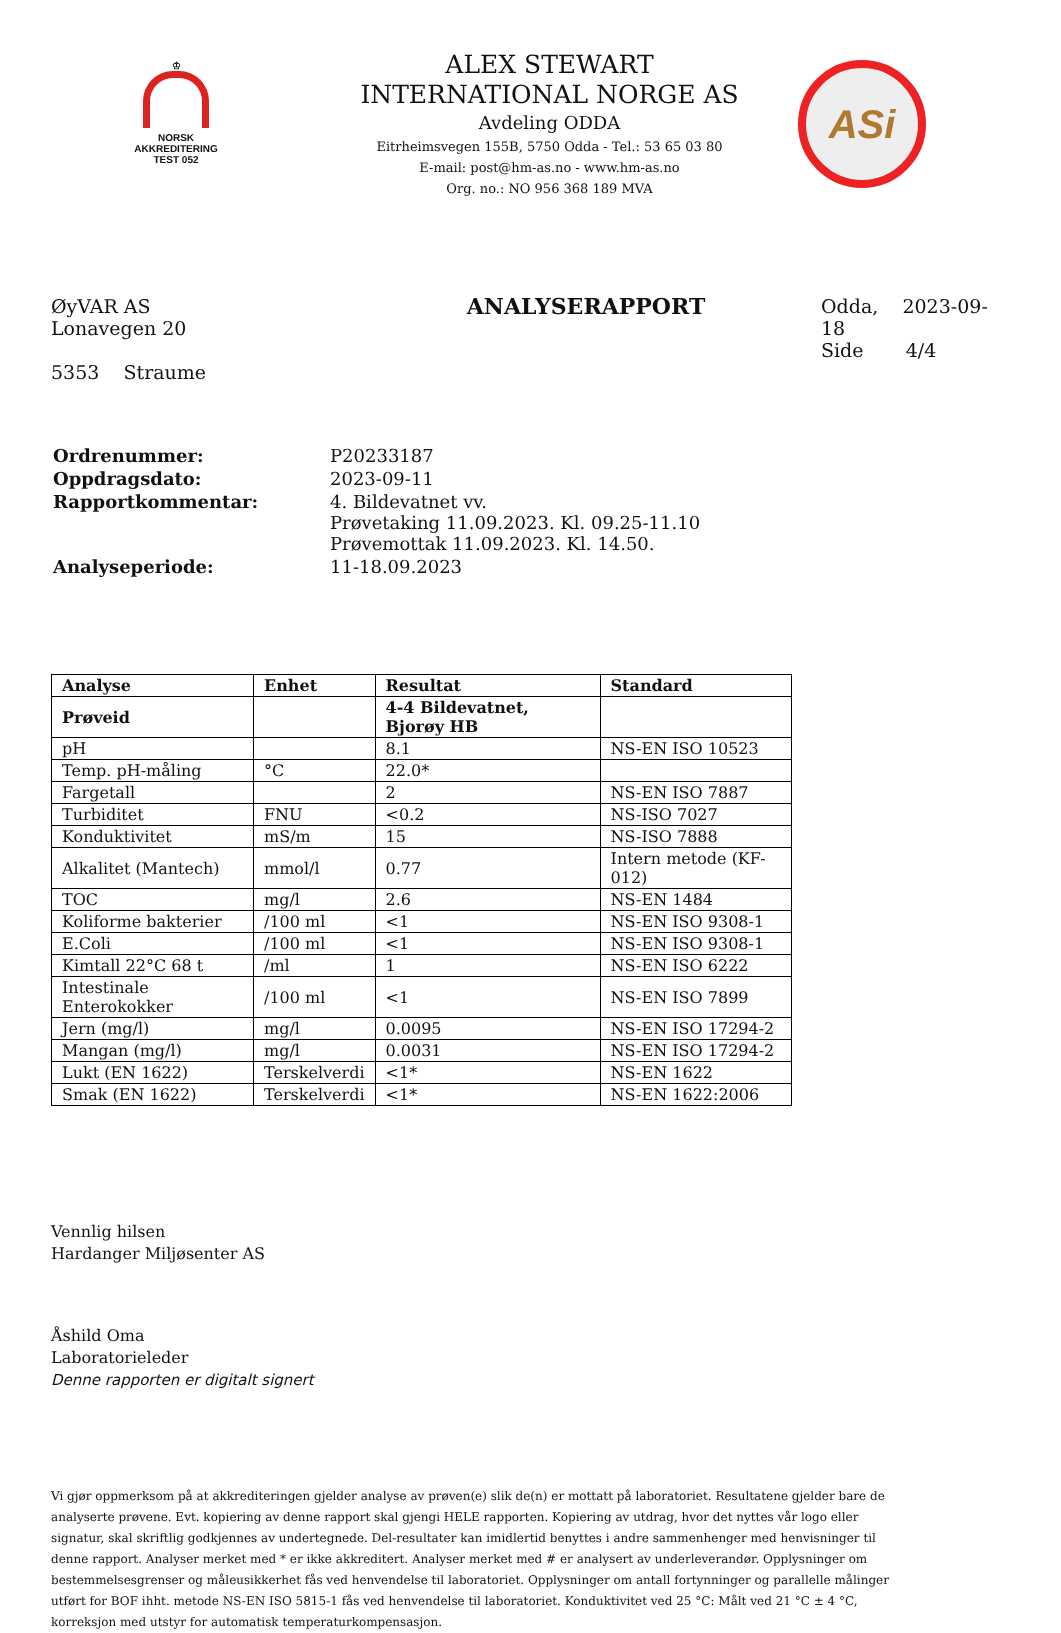♔
NORSK
AKKREDITERING
TEST 052
ALEX STEWART
INTERNATIONAL NORGE AS
Avdeling ODDA
Eitrheimsvegen 155B, 5750 Odda - Tel.: 53 65 03 80
E-mail: post@hm-as.no - www.hm-as.no
Org. no.: NO 956 368 189 MVA
ASi
ØyVAR AS
Lonavegen 20
5353 Straume
ANALYSERAPPORT
Odda, 2023-09-18
Side 4/4
| Ordrenummer: | P20233187 |
| Oppdragsdato: | 2023-09-11 |
| Rapportkommentar: | 4. Bildevatnet vv. Prøvetaking 11.09.2023. Kl. 09.25-11.10 Prøvemottak 11.09.2023. Kl. 14.50. |
| Analyseperiode: | 11-18.09.2023 |
| Analyse | Enhet | Resultat | Standard |
| --- | --- | --- | --- |
| Prøveid | | 4-4 Bildevatnet, Bjorøy HB | |
| pH | | 8.1 | NS-EN ISO 10523 |
| Temp. pH-måling | °C | 22.0* | |
| Fargetall | | 2 | NS-EN ISO 7887 |
| Turbiditet | FNU | <0.2 | NS-ISO 7027 |
| Konduktivitet | mS/m | 15 | NS-ISO 7888 |
| Alkalitet (Mantech) | mmol/l | 0.77 | Intern metode (KF-012) |
| TOC | mg/l | 2.6 | NS-EN 1484 |
| Koliforme bakterier | /100 ml | <1 | NS-EN ISO 9308-1 |
| E.Coli | /100 ml | <1 | NS-EN ISO 9308-1 |
| Kimtall 22°C 68 t | /ml | 1 | NS-EN ISO 6222 |
| Intestinale Enterokokker | /100 ml | <1 | NS-EN ISO 7899 |
| Jern (mg/l) | mg/l | 0.0095 | NS-EN ISO 17294-2 |
| Mangan (mg/l) | mg/l | 0.0031 | NS-EN ISO 17294-2 |
| Lukt (EN 1622) | Terskelverdi | <1* | NS-EN 1622 |
| Smak (EN 1622) | Terskelverdi | <1* | NS-EN 1622:2006 |
Vennlig hilsen
Hardanger Miljøsenter AS
Åshild Oma
Laboratorieleder
Denne rapporten er digitalt signert
Vi gjør oppmerksom på at akkrediteringen gjelder analyse av prøven(e) slik de(n) er mottatt på laboratoriet. Resultatene gjelder bare de analyserte prøvene. Evt. kopiering av denne rapport skal gjengi HELE rapporten. Kopiering av utdrag, hvor det nyttes vår logo eller signatur, skal skriftlig godkjennes av undertegnede. Del-resultater kan imidlertid benyttes i andre sammenhenger med henvisninger til denne rapport. Analyser merket med * er ikke akkreditert. Analyser merket med # er analysert av underleverandør. Opplysninger om bestemmelsesgrenser og måleusikkerhet fås ved henvendelse til laboratoriet. Opplysninger om antall fortynninger og parallelle målinger utført for BOF ihht. metode NS-EN ISO 5815-1 fås ved henvendelse til laboratoriet. Konduktivitet ved 25 °C: Målt ved 21 °C ± 4 °C, korreksjon med utstyr for automatisk temperaturkompensasjon.